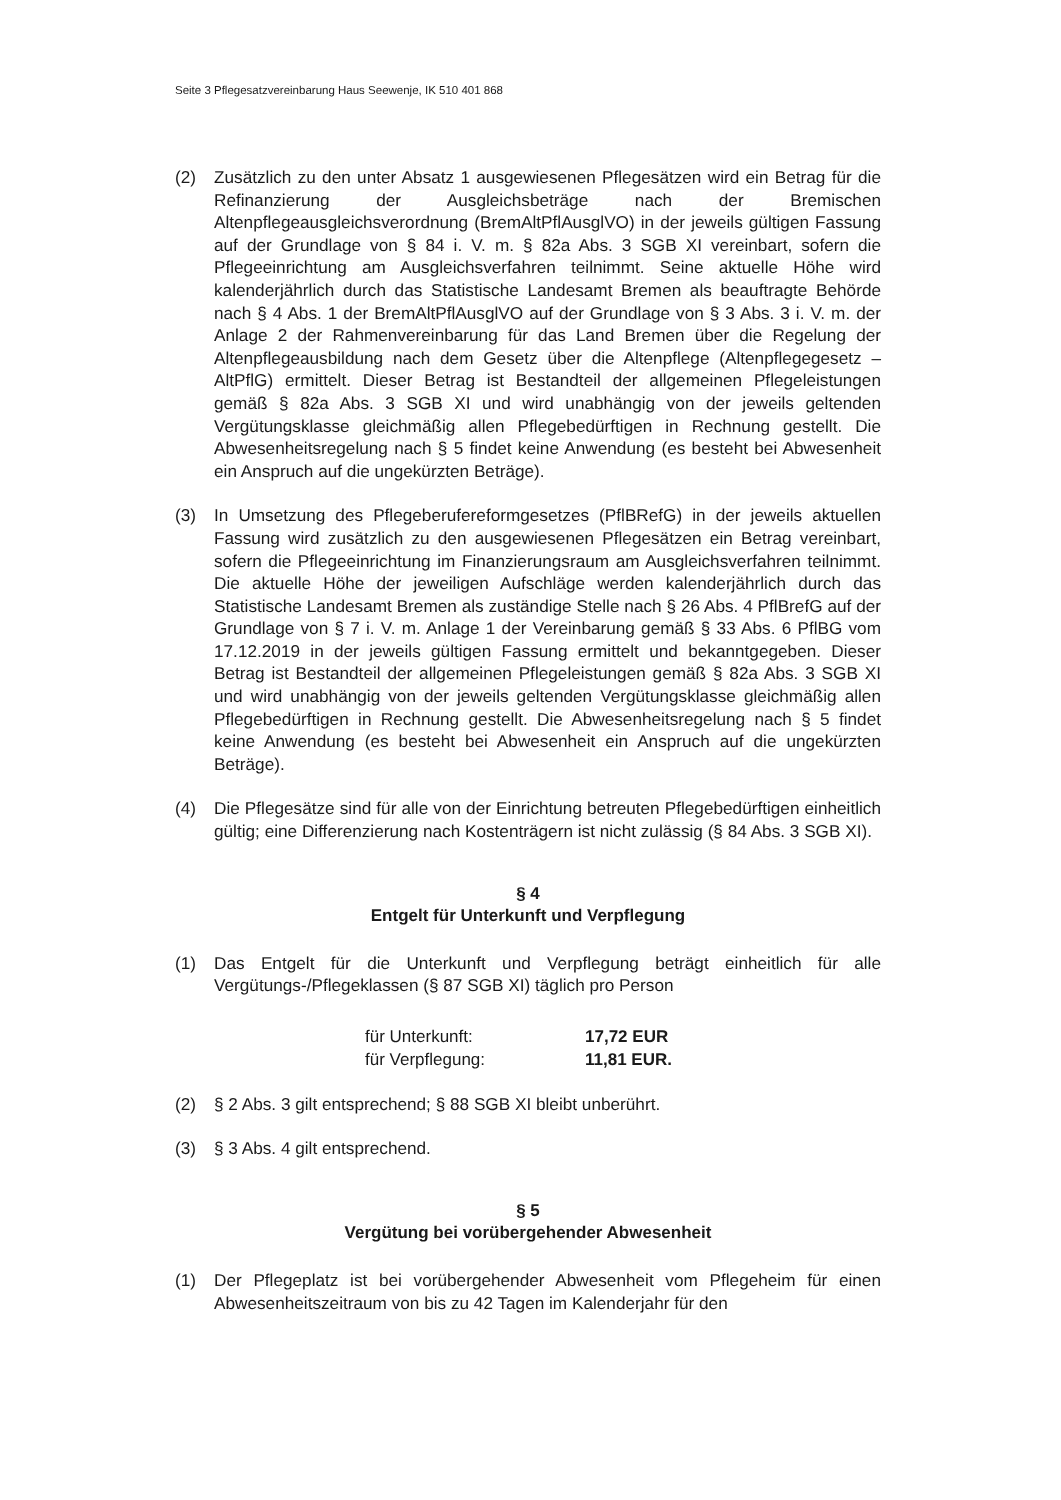Seite 3 Pflegesatzvereinbarung Haus Seewenje, IK 510 401 868
(2) Zusätzlich zu den unter Absatz 1 ausgewiesenen Pflegesätzen wird ein Betrag für die Refinanzierung der Ausgleichsbeträge nach der Bremischen Altenpflegeausgleichsverordnung (BremAltPflAusglVO) in der jeweils gültigen Fassung auf der Grundlage von § 84 i. V. m. § 82a Abs. 3 SGB XI vereinbart, sofern die Pflegeeinrichtung am Ausgleichsverfahren teilnimmt. Seine aktuelle Höhe wird kalenderjährlich durch das Statistische Landesamt Bremen als beauftragte Behörde nach § 4 Abs. 1 der BremAltPflAusglVO auf der Grundlage von § 3 Abs. 3 i. V. m. der Anlage 2 der Rahmenvereinbarung für das Land Bremen über die Regelung der Altenpflegeausbildung nach dem Gesetz über die Altenpflege (Altenpflegegesetz – AltPflG) ermittelt. Dieser Betrag ist Bestandteil der allgemeinen Pflegeleistungen gemäß § 82a Abs. 3 SGB XI und wird unabhängig von der jeweils geltenden Vergütungsklasse gleichmäßig allen Pflegebedürftigen in Rechnung gestellt. Die Abwesenheitsregelung nach § 5 findet keine Anwendung (es besteht bei Abwesenheit ein Anspruch auf die ungekürzten Beträge).
(3) In Umsetzung des Pflegeberufereformgesetzes (PflBRefG) in der jeweils aktuellen Fassung wird zusätzlich zu den ausgewiesenen Pflegesätzen ein Betrag vereinbart, sofern die Pflegeeinrichtung im Finanzierungsraum am Ausgleichsverfahren teilnimmt. Die aktuelle Höhe der jeweiligen Aufschläge werden kalenderjährlich durch das Statistische Landesamt Bremen als zuständige Stelle nach § 26 Abs. 4 PflBrefG auf der Grundlage von § 7 i. V. m. Anlage 1 der Vereinbarung gemäß § 33 Abs. 6 PflBG vom 17.12.2019 in der jeweils gültigen Fassung ermittelt und bekanntgegeben. Dieser Betrag ist Bestandteil der allgemeinen Pflegeleistungen gemäß § 82a Abs. 3 SGB XI und wird unabhängig von der jeweils geltenden Vergütungsklasse gleichmäßig allen Pflegebedürftigen in Rechnung gestellt. Die Abwesenheitsregelung nach § 5 findet keine Anwendung (es besteht bei Abwesenheit ein Anspruch auf die ungekürzten Beträge).
(4) Die Pflegesätze sind für alle von der Einrichtung betreuten Pflegebedürftigen einheitlich gültig; eine Differenzierung nach Kostenträgern ist nicht zulässig (§ 84 Abs. 3 SGB XI).
§ 4
Entgelt für Unterkunft und Verpflegung
(1) Das Entgelt für die Unterkunft und Verpflegung beträgt einheitlich für alle Vergütungs-/Pflegeklassen (§ 87 SGB XI) täglich pro Person
| für Unterkunft: | 17,72 EUR |
| für Verpflegung: | 11,81 EUR. |
(2) § 2 Abs. 3 gilt entsprechend; § 88 SGB XI bleibt unberührt.
(3) § 3 Abs. 4 gilt entsprechend.
§ 5
Vergütung bei vorübergehender Abwesenheit
(1) Der Pflegeplatz ist bei vorübergehender Abwesenheit vom Pflegeheim für einen Abwesenheitszeitraum von bis zu 42 Tagen im Kalenderjahr für den